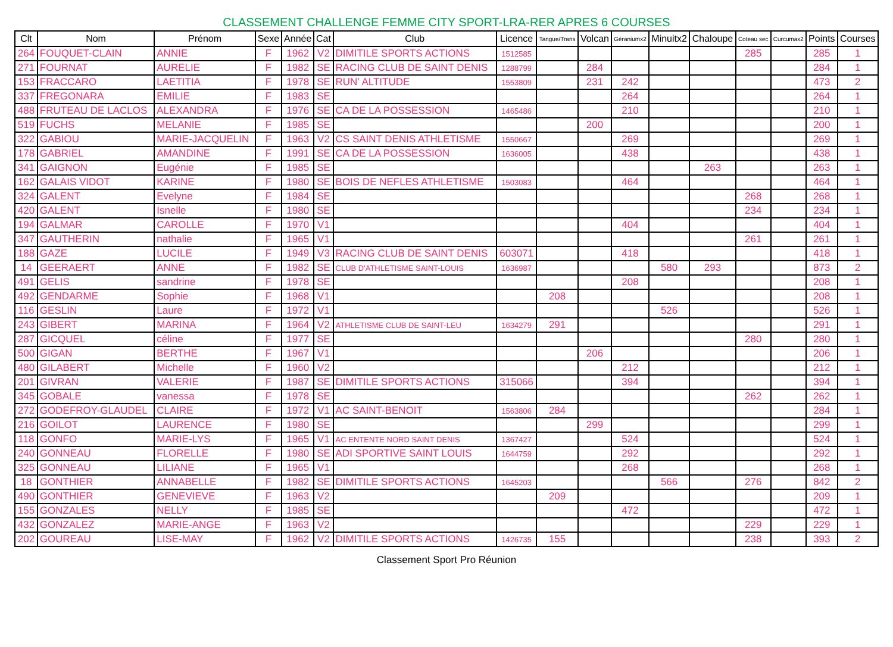CLASSEMENT CHALLENGE FEMME CITY SPORT-LRA-RER APRES 6 COURSES
| Clt | Nom | Prénom | Sexe | Année | Cat | Club | Licence | Tangue/Trans | Volcan | Géraniumx2 | Minuitx2 | Chaloupe | Coteau sec | Curcumax2 | Points | Courses |
| --- | --- | --- | --- | --- | --- | --- | --- | --- | --- | --- | --- | --- | --- | --- | --- | --- |
| 264 | FOUQUET-CLAIN | ANNIE | F | 1962 | V2 | DIMITILE SPORTS ACTIONS | 1512585 | | | | | | 285 | | 285 | 1 |
| 271 | FOURNAT | AURELIE | F | 1982 | SE | RACING CLUB DE SAINT DENIS | 1288799 | | 284 | | | | | | 284 | 1 |
| 153 | FRACCARO | LAETITIA | F | 1978 | SE | RUN' ALTITUDE | 1553809 | | 231 | 242 | | | | | 473 | 2 |
| 337 | FREGONARA | EMILIE | F | 1983 | SE | | | | | 264 | | | | | 264 | 1 |
| 488 | FRUTEAU DE LACLOS | ALEXANDRA | F | 1976 | SE | CA DE LA POSSESSION | 1465486 | | | 210 | | | | | 210 | 1 |
| 519 | FUCHS | MELANIE | F | 1985 | SE | | | | 200 | | | | | | 200 | 1 |
| 322 | GABIOU | MARIE-JACQUELIN | F | 1963 | V2 | CS SAINT DENIS ATHLETISME | 1550667 | | | 269 | | | | | 269 | 1 |
| 178 | GABRIEL | AMANDINE | F | 1991 | SE | CA DE LA POSSESSION | 1636005 | | | 438 | | | | | 438 | 1 |
| 341 | GAIGNON | Eugénie | F | 1985 | SE | | | | | | | 263 | | | 263 | 1 |
| 162 | GALAIS VIDOT | KARINE | F | 1980 | SE | BOIS DE NEFLES ATHLETISME | 1503083 | | | 464 | | | | | 464 | 1 |
| 324 | GALENT | Evelyne | F | 1984 | SE | | | | | | | | 268 | | 268 | 1 |
| 420 | GALENT | Isnelle | F | 1980 | SE | | | | | | | | 234 | | 234 | 1 |
| 194 | GALMAR | CAROLLE | F | 1970 | V1 | | | | | 404 | | | | | 404 | 1 |
| 347 | GAUTHERIN | nathalie | F | 1965 | V1 | | | | | | | | 261 | | 261 | 1 |
| 188 | GAZE | LUCILE | F | 1949 | V3 | RACING CLUB DE SAINT DENIS | 603071 | | | 418 | | | | | 418 | 1 |
| 14 | GEERAERT | ANNE | F | 1982 | SE | CLUB D'ATHLETISME SAINT-LOUIS | 1636987 | | | | 580 | 293 | | | 873 | 2 |
| 491 | GELIS | sandrine | F | 1978 | SE | | | | | 208 | | | | | 208 | 1 |
| 492 | GENDARME | Sophie | F | 1968 | V1 | | | 208 | | | | | | | 208 | 1 |
| 116 | GESLIN | Laure | F | 1972 | V1 | | | | | | 526 | | | | 526 | 1 |
| 243 | GIBERT | MARINA | F | 1964 | V2 | ATHLETISME CLUB DE SAINT-LEU | 1634279 | 291 | | | | | | | 291 | 1 |
| 287 | GICQUEL | céline | F | 1977 | SE | | | | | | | | 280 | | 280 | 1 |
| 500 | GIGAN | BERTHE | F | 1967 | V1 | | | | 206 | | | | | | 206 | 1 |
| 480 | GILABERT | Michelle | F | 1960 | V2 | | | | | 212 | | | | | 212 | 1 |
| 201 | GIVRAN | VALERIE | F | 1987 | SE | DIMITILE SPORTS ACTIONS | 315066 | | | 394 | | | | | 394 | 1 |
| 345 | GOBALE | vanessa | F | 1978 | SE | | | | | | | | 262 | | 262 | 1 |
| 272 | GODEFROY-GLAUDEL | CLAIRE | F | 1972 | V1 | AC SAINT-BENOIT | 1563806 | 284 | | | | | | | 284 | 1 |
| 216 | GOILOT | LAURENCE | F | 1980 | SE | | | | 299 | | | | | | 299 | 1 |
| 118 | GONFO | MARIE-LYS | F | 1965 | V1 | AC ENTENTE NORD SAINT DENIS | 1367427 | | | 524 | | | | | 524 | 1 |
| 240 | GONNEAU | FLORELLE | F | 1980 | SE | ADI SPORTIVE SAINT LOUIS | 1644759 | | | 292 | | | | | 292 | 1 |
| 325 | GONNEAU | LILIANE | F | 1965 | V1 | | | | | 268 | | | | | 268 | 1 |
| 18 | GONTHIER | ANNABELLE | F | 1982 | SE | DIMITILE SPORTS ACTIONS | 1645203 | | | | 566 | | 276 | | 842 | 2 |
| 490 | GONTHIER | GENEVIEVE | F | 1963 | V2 | | | 209 | | | | | | | 209 | 1 |
| 155 | GONZALES | NELLY | F | 1985 | SE | | | | | 472 | | | | | 472 | 1 |
| 432 | GONZALEZ | MARIE-ANGE | F | 1963 | V2 | | | | | | | | 229 | | 229 | 1 |
| 202 | GOUREAU | LISE-MAY | F | 1962 | V2 | DIMITILE SPORTS ACTIONS | 1426735 | 155 | | | | | 238 | | 393 | 2 |
Classement Sport Pro Réunion